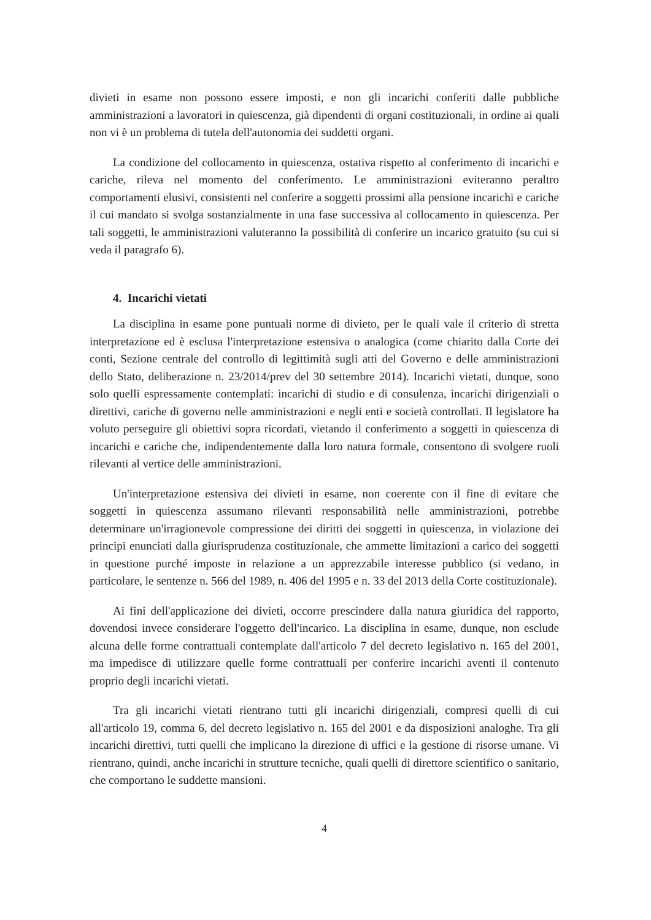divieti in esame non possono essere imposti, e non gli incarichi conferiti dalle pubbliche amministrazioni a lavoratori in quiescenza, già dipendenti di organi costituzionali, in ordine ai quali non vi è un problema di tutela dell'autonomia dei suddetti organi.
La condizione del collocamento in quiescenza, ostativa rispetto al conferimento di incarichi e cariche, rileva nel momento del conferimento. Le amministrazioni eviteranno peraltro comportamenti elusivi, consistenti nel conferire a soggetti prossimi alla pensione incarichi e cariche il cui mandato si svolga sostanzialmente in una fase successiva al collocamento in quiescenza. Per tali soggetti, le amministrazioni valuteranno la possibilità di conferire un incarico gratuito (su cui si veda il paragrafo 6).
4. Incarichi vietati
La disciplina in esame pone puntuali norme di divieto, per le quali vale il criterio di stretta interpretazione ed è esclusa l'interpretazione estensiva o analogica (come chiarito dalla Corte dei conti, Sezione centrale del controllo di legittimità sugli atti del Governo e delle amministrazioni dello Stato, deliberazione n. 23/2014/prev del 30 settembre 2014). Incarichi vietati, dunque, sono solo quelli espressamente contemplati: incarichi di studio e di consulenza, incarichi dirigenziali o direttivi, cariche di governo nelle amministrazioni e negli enti e società controllati. Il legislatore ha voluto perseguire gli obiettivi sopra ricordati, vietando il conferimento a soggetti in quiescenza di incarichi e cariche che, indipendentemente dalla loro natura formale, consentono di svolgere ruoli rilevanti al vertice delle amministrazioni.
Un'interpretazione estensiva dei divieti in esame, non coerente con il fine di evitare che soggetti in quiescenza assumano rilevanti responsabilità nelle amministrazioni, potrebbe determinare un'irragionevole compressione dei diritti dei soggetti in quiescenza, in violazione dei principi enunciati dalla giurisprudenza costituzionale, che ammette limitazioni a carico dei soggetti in questione purché imposte in relazione a un apprezzabile interesse pubblico (si vedano, in particolare, le sentenze n. 566 del 1989, n. 406 del 1995 e n. 33 del 2013 della Corte costituzionale).
Ai fini dell'applicazione dei divieti, occorre prescindere dalla natura giuridica del rapporto, dovendosi invece considerare l'oggetto dell'incarico. La disciplina in esame, dunque, non esclude alcuna delle forme contrattuali contemplate dall'articolo 7 del decreto legislativo n. 165 del 2001, ma impedisce di utilizzare quelle forme contrattuali per conferire incarichi aventi il contenuto proprio degli incarichi vietati.
Tra gli incarichi vietati rientrano tutti gli incarichi dirigenziali, compresi quelli di cui all'articolo 19, comma 6, del decreto legislativo n. 165 del 2001 e da disposizioni analoghe. Tra gli incarichi direttivi, tutti quelli che implicano la direzione di uffici e la gestione di risorse umane. Vi rientrano, quindi, anche incarichi in strutture tecniche, quali quelli di direttore scientifico o sanitario, che comportano le suddette mansioni.
4